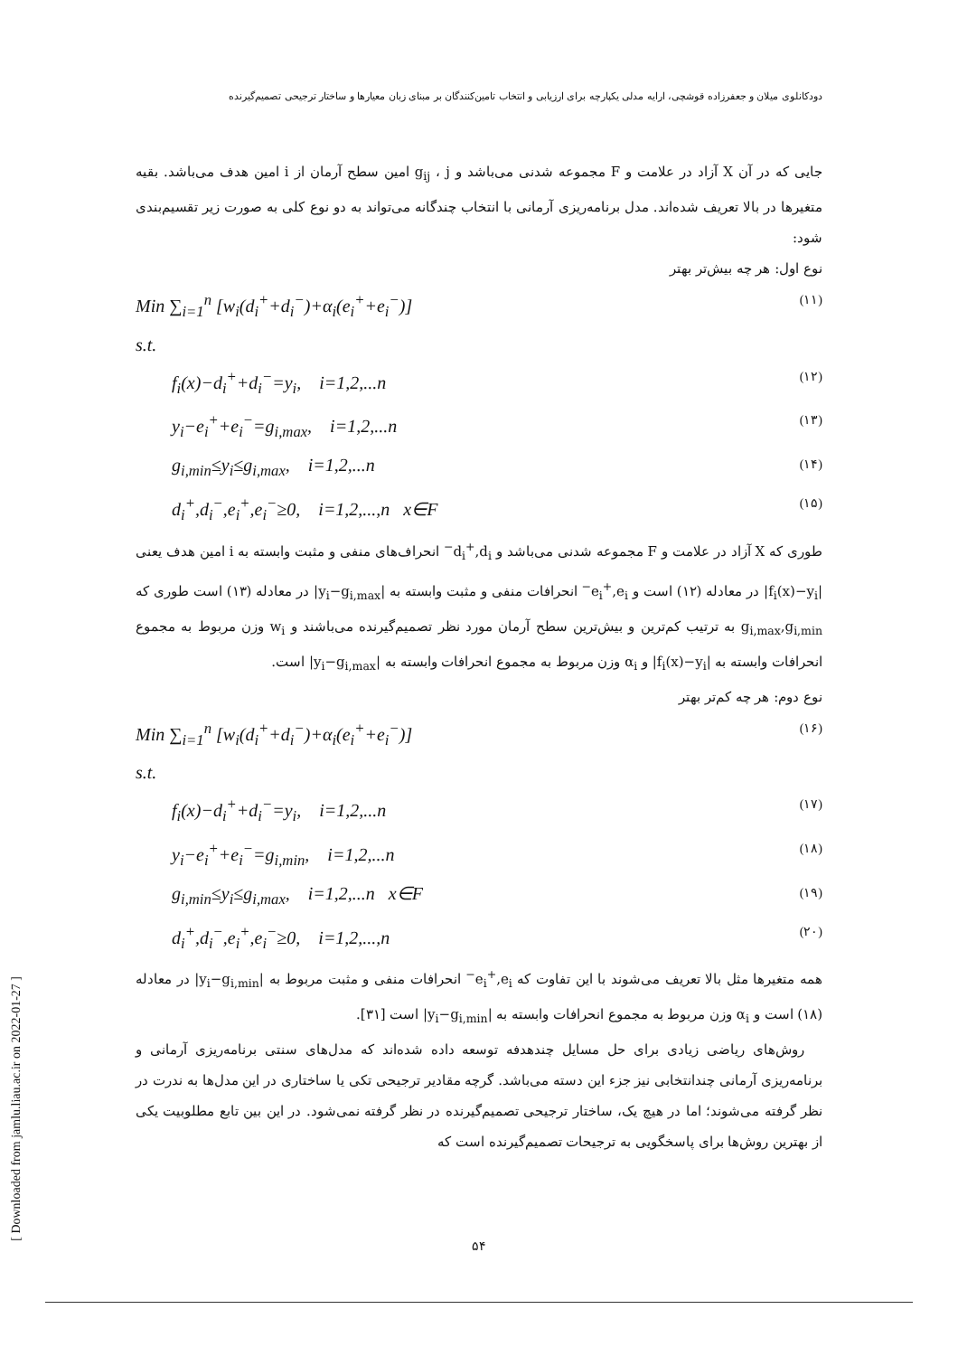[ Downloaded from jamlu.liau.ac.ir on 2022-01-27 ]
دودکانلوی میلان و جعفرزاده قوشچی، ارایه مدلی یکپارچه برای ارزیابی و انتخاب تامین‌کنندگان بر مبنای زبان معیارها و ساختار ترجیحی تصمیم‌گیرنده
جایی که در آن X آزاد در علامت و F مجموعه شدنی می‌باشد و g<sub>ij</sub> ، j امین سطح آرمان از i امین هدف می‌باشد. بقیه متغیرها در بالا تعریف شده‌اند. مدل برنامه‌ریزی آرمانی با انتخاب چندگانه می‌تواند به دو نوع کلی به صورت زیر تقسیم‌بندی شود:
نوع اول: هر چه بیش‌تر بهتر
Min ∑<sub>i=1</sub><sup>n</sup> [w<sub>i</sub>(d<sub>i</sub><sup>+</sup>+d<sub>i</sub><sup>−</sup>)+α<sub>i</sub>(e<sub>i</sub><sup>+</sup>+e<sub>i</sub><sup>−</sup>)] (۱۱)
s.t.
f<sub>i</sub>(x)−d<sub>i</sub><sup>+</sup>+d<sub>i</sub><sup>−</sup>=y<sub>i</sub>, i=1,2,...n (۱۲)
y<sub>i</sub>−e<sub>i</sub><sup>+</sup>+e<sub>i</sub><sup>−</sup>=g<sub>i,max</sub>, i=1,2,...n (۱۳)
g<sub>i,min</sub>≤y<sub>i</sub>≤g<sub>i,max</sub>, i=1,2,...n (۱۴)
d<sub>i</sub><sup>+</sup>,d<sub>i</sub><sup>−</sup>,e<sub>i</sub><sup>+</sup>,e<sub>i</sub><sup>−</sup>≥0, i=1,2,...,n x∈F (۱۵)
طوری که X آزاد در علامت و F مجموعه شدنی می‌باشد و d<sub>i</sub><sup>+</sup>,d<sub>i</sub><sup>−</sup> انحراف‌های منفی و مثبت وابسته به i امین هدف یعنی |f<sub>i</sub>(x)−y<sub>i</sub>| در معادله (۱۲) است و e<sub>i</sub><sup>+</sup>,e<sub>i</sub><sup>−</sup> انحرافات منفی و مثبت وابسته به |y<sub>i</sub>−g<sub>i,max</sub>| در معادله (۱۳) است طوری که g<sub>i,max</sub>,g<sub>i,min</sub> به ترتیب کم‌ترین و بیش‌ترین سطح آرمان مورد نظر تصمیم‌گیرنده می‌باشند و w<sub>i</sub> وزن مربوط به مجموع انحرافات وابسته به |f<sub>i</sub>(x)−y<sub>i</sub>| و α<sub>i</sub> وزن مربوط به مجموع انحرافات وابسته به |y<sub>i</sub>−g<sub>i,max</sub>| است.
نوع دوم: هر چه کم‌تر بهتر
Min ∑<sub>i=1</sub><sup>n</sup> [w<sub>i</sub>(d<sub>i</sub><sup>+</sup>+d<sub>i</sub><sup>−</sup>)+α<sub>i</sub>(e<sub>i</sub><sup>+</sup>+e<sub>i</sub><sup>−</sup>)] (۱۶)
s.t.
f<sub>i</sub>(x)−d<sub>i</sub><sup>+</sup>+d<sub>i</sub><sup>−</sup>=y<sub>i</sub>, i=1,2,...n (۱۷)
y<sub>i</sub>−e<sub>i</sub><sup>+</sup>+e<sub>i</sub><sup>−</sup>=g<sub>i,min</sub>, i=1,2,...n (۱۸)
g<sub>i,min</sub>≤y<sub>i</sub>≤g<sub>i,max</sub>, i=1,2,...n x∈F (۱۹)
d<sub>i</sub><sup>+</sup>,d<sub>i</sub><sup>−</sup>,e<sub>i</sub><sup>+</sup>,e<sub>i</sub><sup>−</sup>≥0, i=1,2,...,n (۲۰)
همه متغیرها مثل بالا تعریف می‌شوند با این تفاوت که e<sub>i</sub><sup>+</sup>,e<sub>i</sub><sup>−</sup> انحرافات منفی و مثبت مربوط به |y<sub>i</sub>−g<sub>i,min</sub>| در معادله (۱۸) است و α<sub>i</sub> وزن مربوط به مجموع انحرافات وابسته به |y<sub>i</sub>−g<sub>i,min</sub>| است [۳۱].
روش‌های ریاضی زیادی برای حل مسایل چندهدفه توسعه داده شده‌اند که مدل‌های سنتی برنامه‌ریزی آرمانی و برنامه‌ریزی آرمانی چندانتخابی نیز جزء این دسته می‌باشد. گرچه مقادیر ترجیحی تکی یا ساختاری در این مدل‌ها به ندرت در نظر گرفته می‌شوند؛ اما در هیچ یک، ساختار ترجیحی تصمیم‌گیرنده در نظر گرفته نمی‌شود. در این بین تابع مطلوبیت یکی از بهترین روش‌ها برای پاسخگویی به ترجیحات تصمیم‌گیرنده است که
۵۴